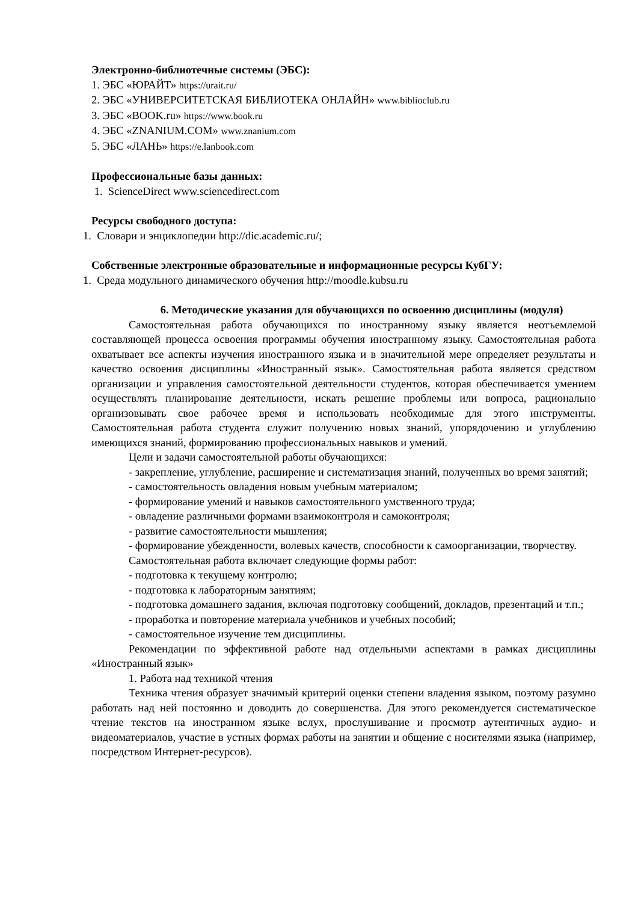Электронно-библиотечные системы (ЭБС):
1. ЭБС «ЮРАЙТ» https://urait.ru/
2. ЭБС «УНИВЕРСИТЕТСКАЯ БИБЛИОТЕКА ОНЛАЙН» www.biblioclub.ru
3. ЭБС «BOOK.ru» https://www.book.ru
4. ЭБС «ZNANIUM.COM» www.znanium.com
5. ЭБС «ЛАНЬ» https://e.lanbook.com
Профессиональные базы данных:
1. ScienceDirect www.sciencedirect.com
Ресурсы свободного доступа:
1. Словари и энциклопедии http://dic.academic.ru/;
Собственные электронные образовательные и информационные ресурсы КубГУ:
1. Среда модульного динамического обучения http://moodle.kubsu.ru
6. Методические указания для обучающихся по освоению дисциплины (модуля)
Самостоятельная работа обучающихся по иностранному языку является неотъемлемой составляющей процесса освоения программы обучения иностранному языку. Самостоятельная работа охватывает все аспекты изучения иностранного языка и в значительной мере определяет результаты и качество освоения дисциплины «Иностранный язык». Самостоятельная работа является средством организации и управления самостоятельной деятельности студентов, которая обеспечивается умением осуществлять планирование деятельности, искать решение проблемы или вопроса, рационально организовывать свое рабочее время и использовать необходимые для этого инструменты. Самостоятельная работа студента служит получению новых знаний, упорядочению и углублению имеющихся знаний, формированию профессиональных навыков и умений.
Цели и задачи самостоятельной работы обучающихся:
- закрепление, углубление, расширение и систематизация знаний, полученных во время занятий;
- самостоятельность овладения новым учебным материалом;
- формирование умений и навыков самостоятельного умственного труда;
- овладение различными формами взаимоконтроля и самоконтроля;
- развитие самостоятельности мышления;
- формирование убежденности, волевых качеств, способности к самоорганизации, творчеству.
Самостоятельная работа включает следующие формы работ:
- подготовка к текущему контролю;
- подготовка к лабораторным занятиям;
- подготовка домашнего задания, включая подготовку сообщений, докладов, презентаций и т.п.;
- проработка и повторение материала учебников и учебных пособий;
- самостоятельное изучение тем дисциплины.
Рекомендации по эффективной работе над отдельными аспектами в рамках дисциплины «Иностранный язык»
1. Работа над техникой чтения
Техника чтения образует значимый критерий оценки степени владения языком, поэтому разумно работать над ней постоянно и доводить до совершенства. Для этого рекомендуется систематическое чтение текстов на иностранном языке вслух, прослушивание и просмотр аутентичных аудио- и видеоматериалов, участие в устных формах работы на занятии и общение с носителями языка (например, посредством Интернет-ресурсов).